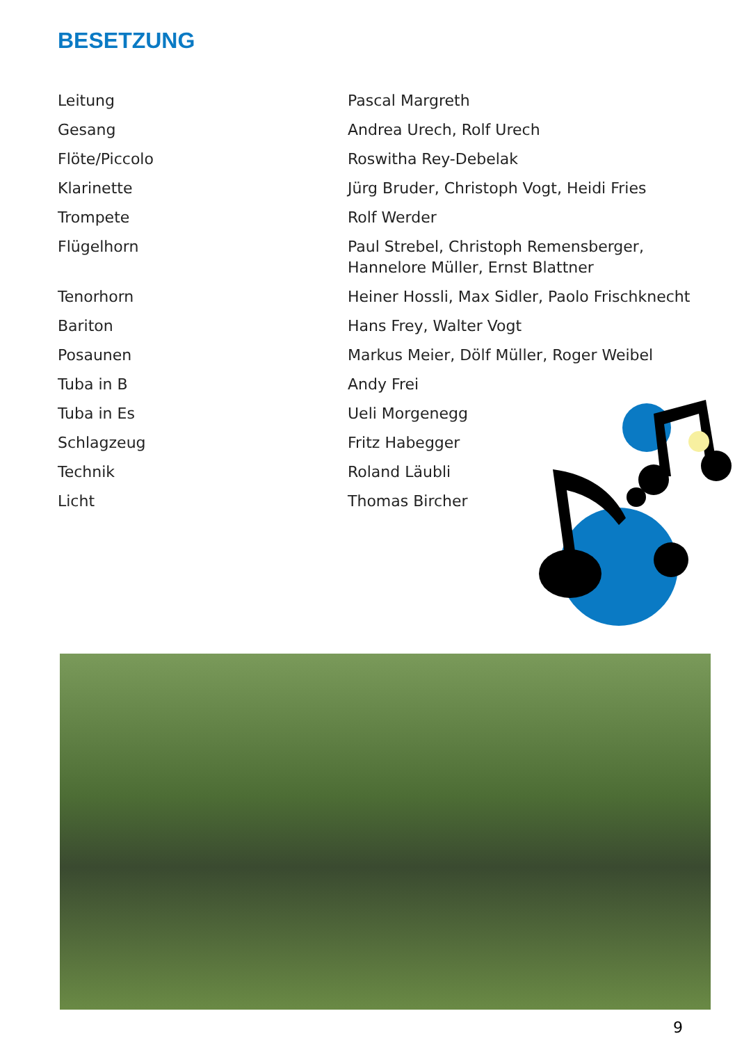BESETZUNG
| Leitung | Pascal Margreth |
| Gesang | Andrea Urech, Rolf Urech |
| Flöte/Piccolo | Roswitha Rey-Debelak |
| Klarinette | Jürg Bruder, Christoph Vogt, Heidi Fries |
| Trompete | Rolf Werder |
| Flügelhorn | Paul Strebel, Christoph Remensberger, Hannelore Müller, Ernst Blattner |
| Tenorhorn | Heiner Hossli, Max Sidler, Paolo Frischknecht |
| Bariton | Hans Frey, Walter Vogt |
| Posaunen | Markus Meier, Dölf Müller, Roger Weibel |
| Tuba in B | Andy Frei |
| Tuba in Es | Ueli Morgenegg |
| Schlagzeug | Fritz Habegger |
| Technik | Roland Läubli |
| Licht | Thomas Bircher |
9